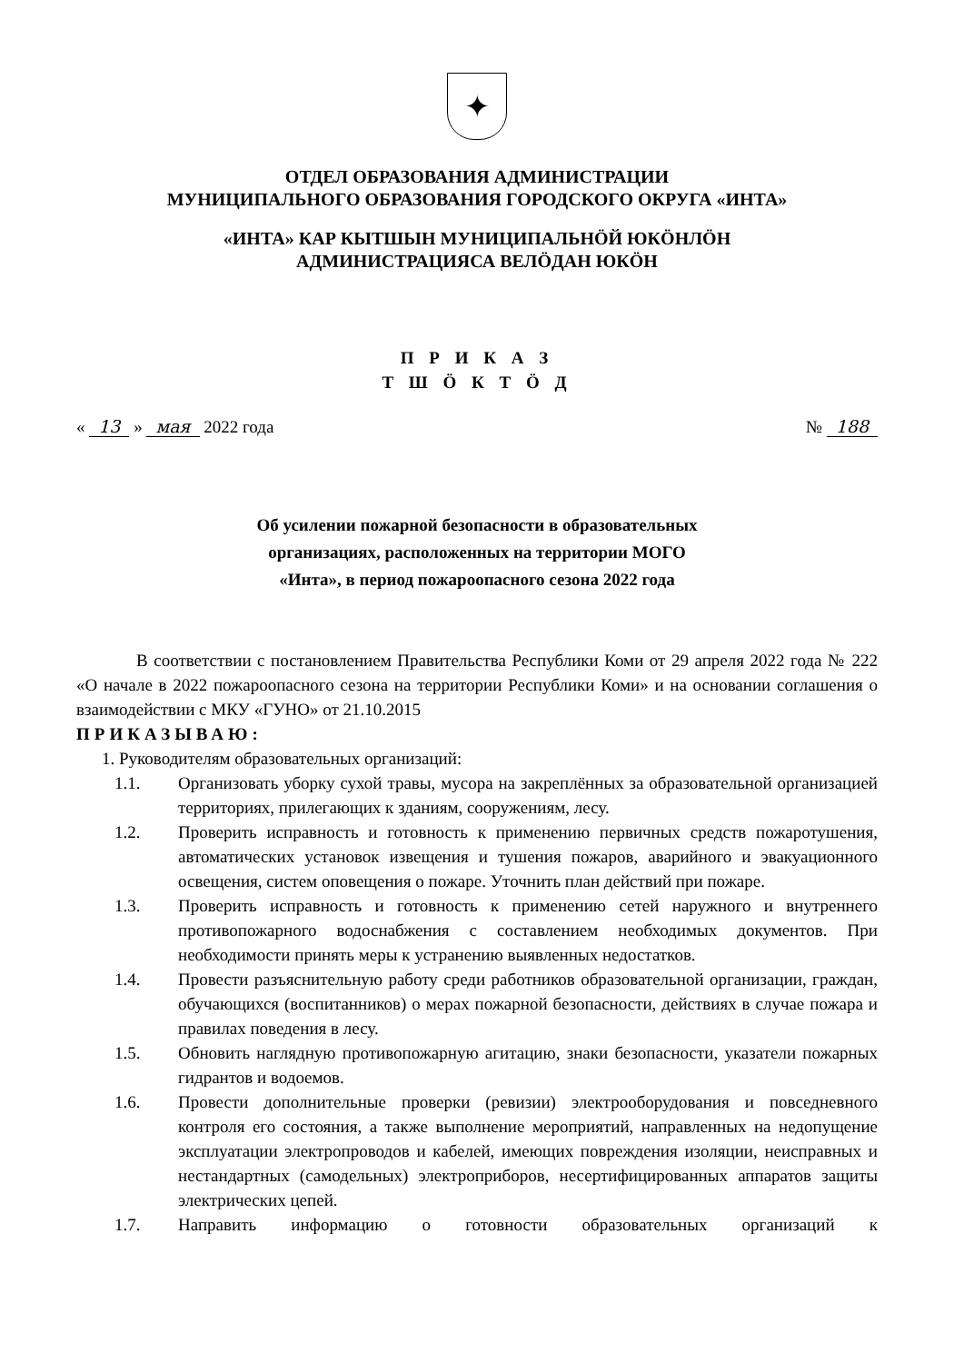✦
ОТДЕЛ ОБРАЗОВАНИЯ АДМИНИСТРАЦИИ
МУНИЦИПАЛЬНОГО ОБРАЗОВАНИЯ ГОРОДСКОГО ОКРУГА «ИНТА»
«ИНТА» КАР КЫТШЫН МУНИЦИПАЛЬНӦЙ ЮКӦНЛӦН
АДМИНИСТРАЦИЯСА ВЕЛӦДАН ЮКӦН
П Р И К А З
Т Ш Ӧ К Т Ӧ Д
« 13 » мая 2022 года № 188
Об усилении пожарной безопасности в образовательных
организациях, расположенных на территории МОГО
«Инта», в период пожароопасного сезона 2022 года
В соответствии с постановлением Правительства Республики Коми от 29 апреля 2022 года № 222 «О начале в 2022 пожароопасного сезона на территории Республики Коми» и на основании соглашения о взаимодействии с МКУ «ГУНО» от 21.10.2015
ПРИКАЗЫВАЮ:
1. Руководителям образовательных организаций:
1.1. Организовать уборку сухой травы, мусора на закреплённых за образовательной организацией территориях, прилегающих к зданиям, сооружениям, лесу.
1.2. Проверить исправность и готовность к применению первичных средств пожаротушения, автоматических установок извещения и тушения пожаров, аварийного и эвакуационного освещения, систем оповещения о пожаре. Уточнить план действий при пожаре.
1.3. Проверить исправность и готовность к применению сетей наружного и внутреннего противопожарного водоснабжения с составлением необходимых документов. При необходимости принять меры к устранению выявленных недостатков.
1.4. Провести разъяснительную работу среди работников образовательной организации, граждан, обучающихся (воспитанников) о мерах пожарной безопасности, действиях в случае пожара и правилах поведения в лесу.
1.5. Обновить наглядную противопожарную агитацию, знаки безопасности, указатели пожарных гидрантов и водоемов.
1.6. Провести дополнительные проверки (ревизии) электрооборудования и повседневного контроля его состояния, а также выполнение мероприятий, направленных на недопущение эксплуатации электропроводов и кабелей, имеющих повреждения изоляции, неисправных и нестандартных (самодельных) электроприборов, несертифицированных аппаратов защиты электрических цепей.
1.7. Направить информацию о готовности образовательных организаций к